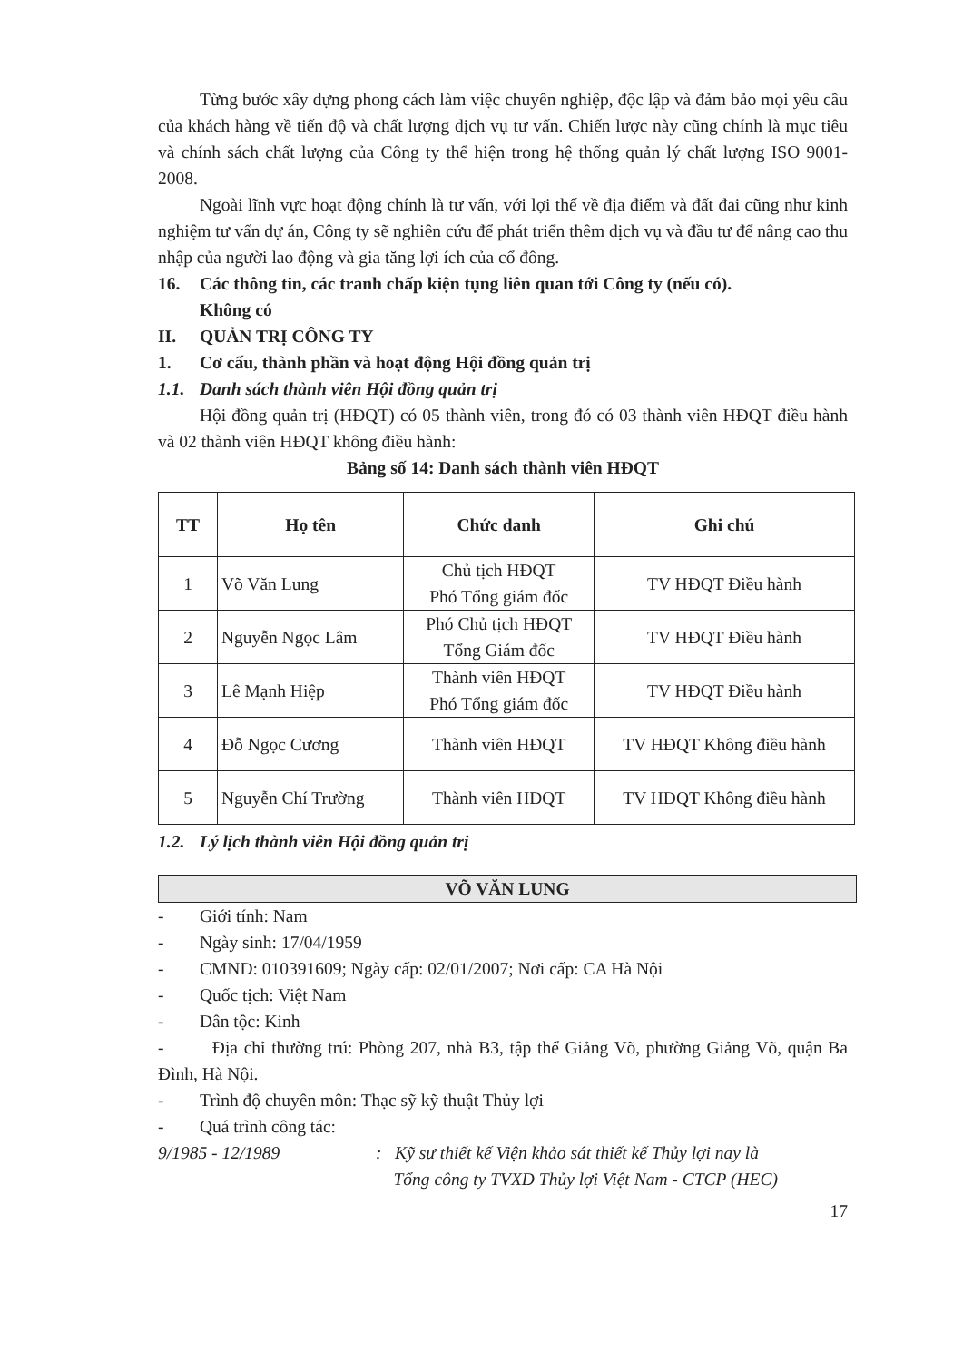Từng bước xây dựng phong cách làm việc chuyên nghiệp, độc lập và đảm bảo mọi yêu cầu của khách hàng về tiến độ và chất lượng dịch vụ tư vấn. Chiến lược này cũng chính là mục tiêu và chính sách chất lượng của Công ty thể hiện trong hệ thống quản lý chất lượng ISO 9001-2008.
Ngoài lĩnh vực hoạt động chính là tư vấn, với lợi thế về địa điểm và đất đai cũng như kinh nghiệm tư vấn dự án, Công ty sẽ nghiên cứu để phát triển thêm dịch vụ và đầu tư để nâng cao thu nhập của người lao động và gia tăng lợi ích của cổ đông.
16. Các thông tin, các tranh chấp kiện tụng liên quan tới Công ty (nếu có).
Không có
II. QUẢN TRỊ CÔNG TY
1. Cơ cấu, thành phần và hoạt động Hội đồng quản trị
1.1. Danh sách thành viên Hội đồng quản trị
Hội đồng quản trị (HĐQT) có 05 thành viên, trong đó có 03 thành viên HĐQT điều hành và 02 thành viên HĐQT không điều hành:
Bảng số 14: Danh sách thành viên HĐQT
| TT | Họ tên | Chức danh | Ghi chú |
| --- | --- | --- | --- |
| 1 | Võ Văn Lung | Chủ tịch HĐQT Phó Tổng giám đốc | TV HĐQT Điều hành |
| 2 | Nguyễn Ngọc Lâm | Phó Chủ tịch HĐQT Tổng Giám đốc | TV HĐQT Điều hành |
| 3 | Lê Mạnh Hiệp | Thành viên HĐQT Phó Tổng giám đốc | TV HĐQT Điều hành |
| 4 | Đỗ Ngọc Cương | Thành viên HĐQT | TV HĐQT Không điều hành |
| 5 | Nguyễn Chí Trường | Thành viên HĐQT | TV HĐQT Không điều hành |
1.2. Lý lịch thành viên Hội đồng quản trị
VÕ VĂN LUNG
- Giới tính: Nam
- Ngày sinh: 17/04/1959
- CMND: 010391609; Ngày cấp: 02/01/2007; Nơi cấp: CA Hà Nội
- Quốc tịch: Việt Nam
- Dân tộc: Kinh
- Địa chỉ thường trú: Phòng 207, nhà B3, tập thể Giảng Võ, phường Giảng Võ, quận Ba Đình, Hà Nội.
- Trình độ chuyên môn: Thạc sỹ kỹ thuật Thủy lợi
- Quá trình công tác:
9/1985 - 12/1989: Kỹ sư thiết kế Viện khảo sát thiết kế Thủy lợi nay là
Tổng công ty TVXD Thủy lợi Việt Nam - CTCP (HEC)
17